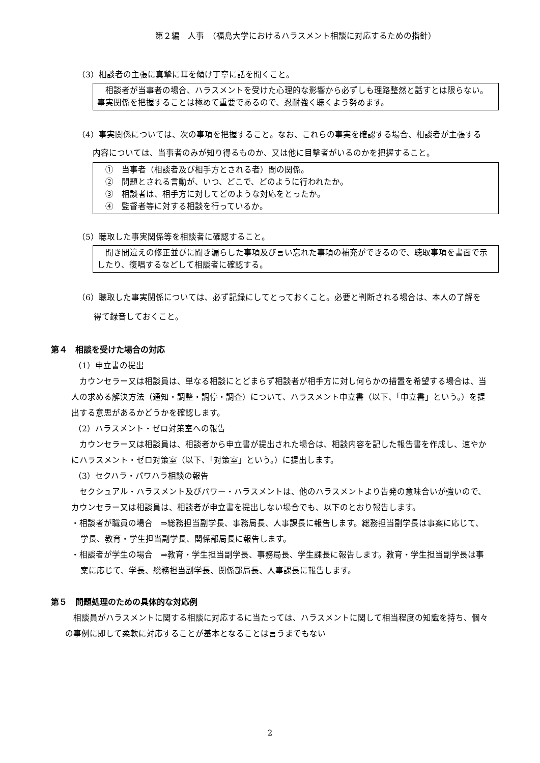第２編　人事　（福島大学におけるハラスメント相談に対応するための指針）
（3）相談者の主張に真摯に耳を傾け丁寧に話を聞くこと。
　相談者が当事者の場合、ハラスメントを受けた心理的な影響から必ずしも理路整然と話すとは限らない。事実関係を把握することは極めて重要であるので、忍耐強く聴くよう努めます。
（4）事実関係については、次の事項を把握すること。なお、これらの事実を確認する場合、相談者が主張する内容については、当事者のみが知り得るものか、又は他に目撃者がいるのかを把握すること。
　①　当事者（相談者及び相手方とされる者）間の関係。
　②　問題とされる言動が、いつ、どこで、どのように行われたか。
　③　相談者は、相手方に対してどのような対応をとったか。
　④　監督者等に対する相談を行っているか。
（5）聴取した事実関係等を相談者に確認すること。
　聞き間違えの修正並びに聞き漏らした事項及び言い忘れた事項の補充ができるので、聴取事項を書面で示したり、復唱するなどして相談者に確認する。
（6）聴取した事実関係については、必ず記録にしてとっておくこと。必要と判断される場合は、本人の了解を得て録音しておくこと。
第４　相談を受けた場合の対応
（1）申立書の提出
　カウンセラー又は相談員は、単なる相談にとどまらず相談者が相手方に対し何らかの措置を希望する場合は、当人の求める解決方法（通知・調整・調停・調査）について、ハラスメント申立書（以下、「申立書」という。）を提出する意思があるかどうかを確認します。
（2）ハラスメント・ゼロ対策室への報告
　カウンセラー又は相談員は、相談者から申立書が提出された場合は、相談内容を記した報告書を作成し、速やかにハラスメント・ゼロ対策室（以下、「対策室」という。）に提出します。
（3）セクハラ・パワハラ相談の報告
　セクシュアル・ハラスメント及びパワー・ハラスメントは、他のハラスメントより告発の意味合いが強いので、カウンセラー又は相談員は、相談者が申立書を提出しない場合でも、以下のとおり報告します。
・相談者が職員の場合　⇒総務担当副学長、事務局長、人事課長に報告します。総務担当副学長は事案に応じて、学長、教育・学生担当副学長、関係部局長に報告します。
・相談者が学生の場合　⇒教育・学生担当副学長、事務局長、学生課長に報告します。教育・学生担当副学長は事案に応じて、学長、総務担当副学長、関係部局長、人事課長に報告します。
第５　問題処理のための具体的な対応例
　相談員がハラスメントに関する相談に対応するに当たっては、ハラスメントに関して相当程度の知識を持ち、個々の事例に即して柔軟に対応することが基本となることは言うまでもない
2